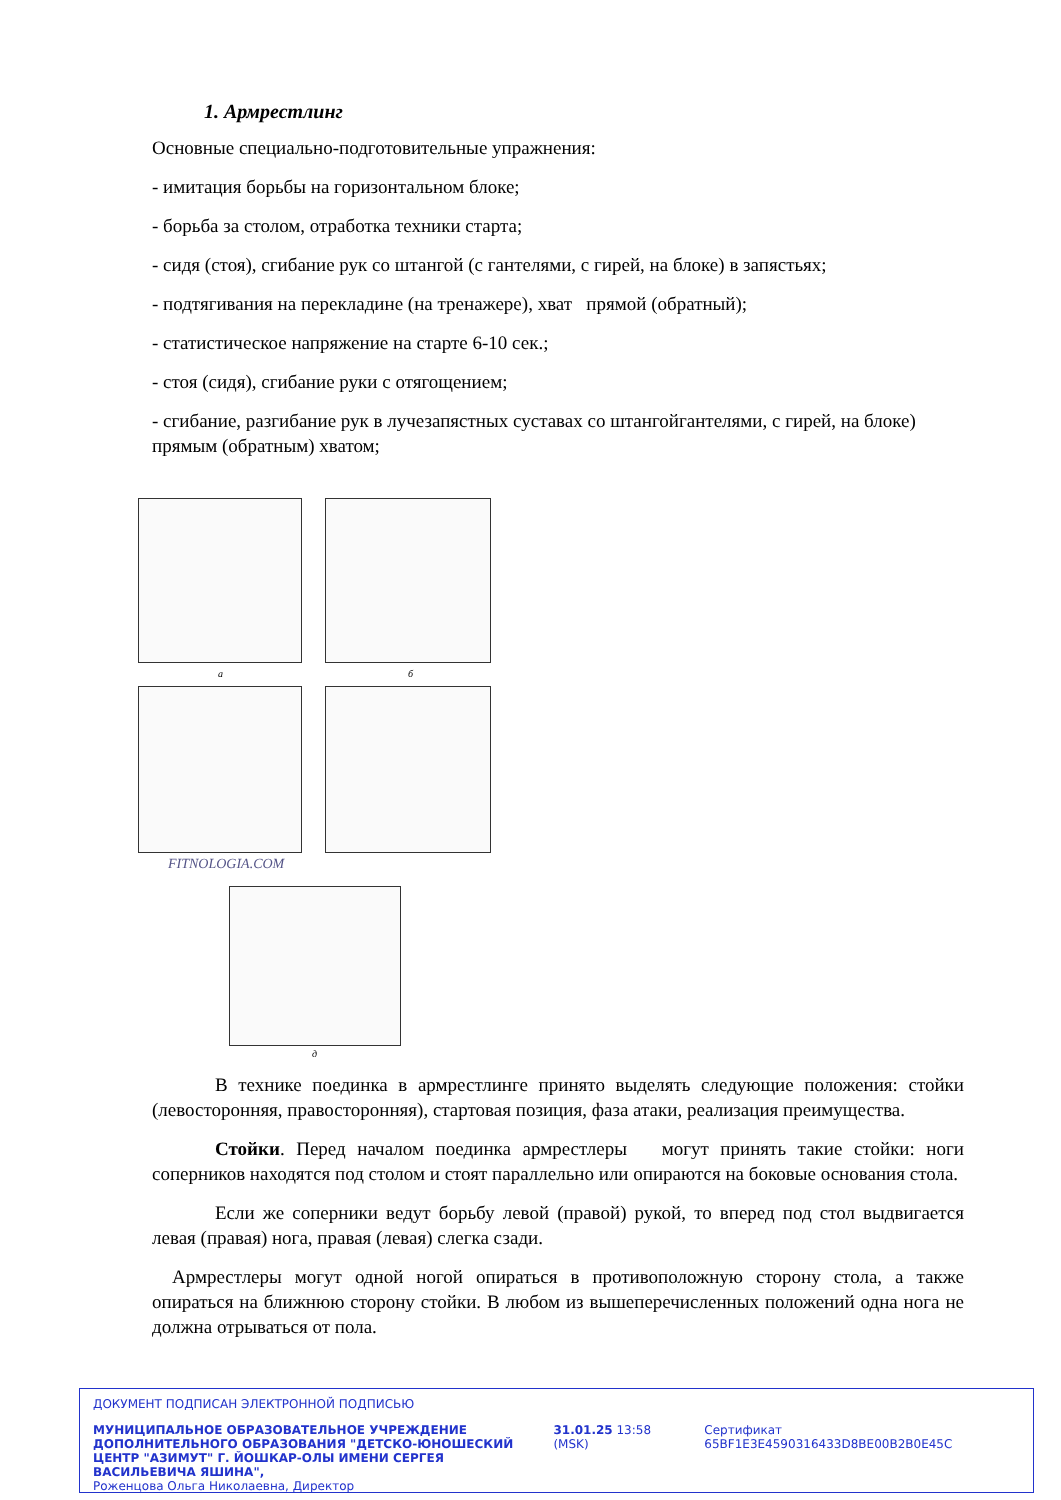1. Армрестлинг
Основные специально-подготовительные упражнения:
- имитация борьбы на горизонтальном блоке;
- борьба за столом, отработка техники старта;
- сидя (стоя), сгибание рук со штангой (с гантелями, с гирей, на блоке) в запястьях;
- подтягивания на перекладине (на тренажере), хват прямой (обратный);
- статистическое напряжение на старте 6-10 сек.;
- стоя (сидя), сгибание руки с отягощением;
- сгибание, разгибание рук в лучезапястных суставах со штангойгантелями, с гирей, на блоке) прямым (обратным) хватом;
а б
FITNOLOGIA.COM
д
В технике поединка в армрестлинге принято выделять следующие положения: стойки (левосторонняя, правосторонняя), стартовая позиция, фаза атаки, реализация преимущества.
Стойки. Перед началом поединка армрестлеры могут принять такие стойки: ноги соперников находятся под столом и стоят параллельно или опираются на боковые основания стола.
Если же соперники ведут борьбу левой (правой) рукой, то вперед под стол выдвигается левая (правая) нога, правая (левая) слегка сзади.
Армрестлеры могут одной ногой опираться в противоположную сторону стола, а также опираться на ближнюю сторону стойки. В любом из вышеперечисленных положений одна нога не должна отрываться от пола.
ДОКУМЕНТ ПОДПИСАН ЭЛЕКТРОННОЙ ПОДПИСЬЮ
МУНИЦИПАЛЬНОЕ ОБРАЗОВАТЕЛЬНОЕ УЧРЕЖДЕНИЕ ДОПОЛНИТЕЛЬНОГО ОБРАЗОВАНИЯ "ДЕТСКО-ЮНОШЕСКИЙ ЦЕНТР "АЗИМУТ" Г. ЙОШКАР-ОЛЫ ИМЕНИ СЕРГЕЯ ВАСИЛЬЕВИЧА ЯШИНА",
Роженцова Ольга Николаевна, Директор
31.01.25 13:58 (MSK) Сертификат 65BF1E3E4590316433D8BE00B2B0E45C